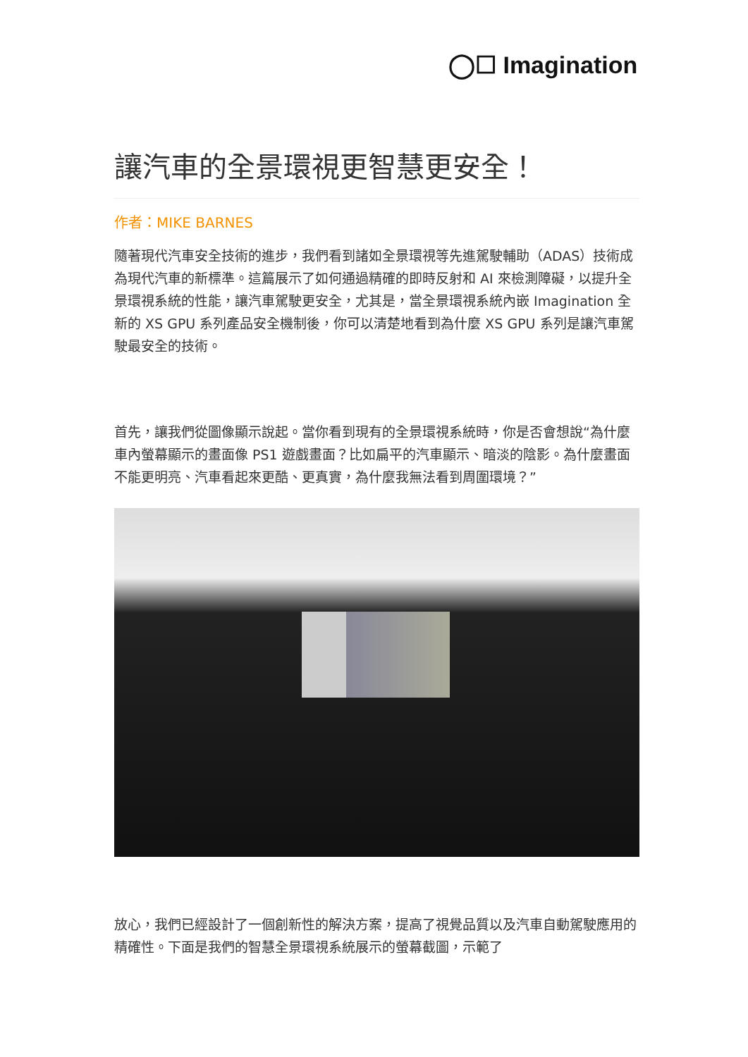◯☐ Imagination
讓汽車的全景環視更智慧更安全！
作者：MIKE BARNES
隨著現代汽車安全技術的進步，我們看到諸如全景環視等先進駕駛輔助（ADAS）技術成為現代汽車的新標準。這篇展示了如何通過精確的即時反射和 AI 來檢測障礙，以提升全景環視系統的性能，讓汽車駕駛更安全，尤其是，當全景環視系統內嵌 Imagination 全新的 XS GPU 系列產品安全機制後，你可以清楚地看到為什麼 XS GPU 系列是讓汽車駕駛最安全的技術。
首先，讓我們從圖像顯示說起。當你看到現有的全景環視系統時，你是否會想說“為什麼車內螢幕顯示的畫面像 PS1 遊戲畫面？比如扁平的汽車顯示、暗淡的陰影。為什麼畫面不能更明亮、汽車看起來更酷、更真實，為什麼我無法看到周圍環境？”
放心，我們已經設計了一個創新性的解決方案，提高了視覺品質以及汽車自動駕駛應用的精確性。下面是我們的智慧全景環視系統展示的螢幕截圖，示範了